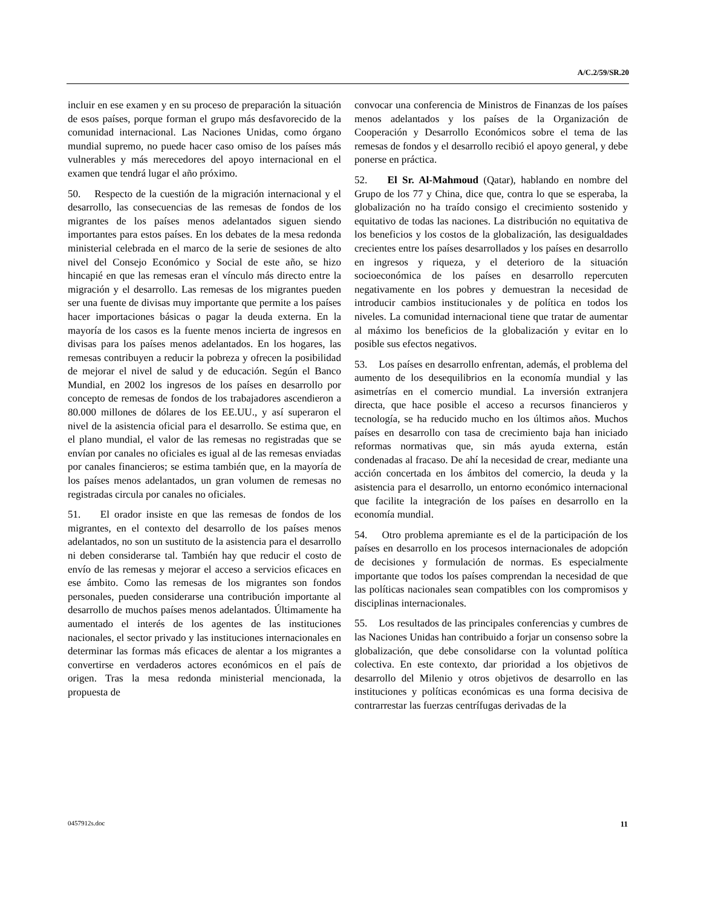A/C.2/59/SR.20
incluir en ese examen y en su proceso de preparación la situación de esos países, porque forman el grupo más desfavorecido de la comunidad internacional. Las Naciones Unidas, como órgano mundial supremo, no puede hacer caso omiso de los países más vulnerables y más merecedores del apoyo internacional en el examen que tendrá lugar el año próximo.
50. Respecto de la cuestión de la migración internacional y el desarrollo, las consecuencias de las remesas de fondos de los migrantes de los países menos adelantados siguen siendo importantes para estos países. En los debates de la mesa redonda ministerial celebrada en el marco de la serie de sesiones de alto nivel del Consejo Económico y Social de este año, se hizo hincapié en que las remesas eran el vínculo más directo entre la migración y el desarrollo. Las remesas de los migrantes pueden ser una fuente de divisas muy importante que permite a los países hacer importaciones básicas o pagar la deuda externa. En la mayoría de los casos es la fuente menos incierta de ingresos en divisas para los países menos adelantados. En los hogares, las remesas contribuyen a reducir la pobreza y ofrecen la posibilidad de mejorar el nivel de salud y de educación. Según el Banco Mundial, en 2002 los ingresos de los países en desarrollo por concepto de remesas de fondos de los trabajadores ascendieron a 80.000 millones de dólares de los EE.UU., y así superaron el nivel de la asistencia oficial para el desarrollo. Se estima que, en el plano mundial, el valor de las remesas no registradas que se envían por canales no oficiales es igual al de las remesas enviadas por canales financieros; se estima también que, en la mayoría de los países menos adelantados, un gran volumen de remesas no registradas circula por canales no oficiales.
51. El orador insiste en que las remesas de fondos de los migrantes, en el contexto del desarrollo de los países menos adelantados, no son un sustituto de la asistencia para el desarrollo ni deben considerarse tal. También hay que reducir el costo de envío de las remesas y mejorar el acceso a servicios eficaces en ese ámbito. Como las remesas de los migrantes son fondos personales, pueden considerarse una contribución importante al desarrollo de muchos países menos adelantados. Últimamente ha aumentado el interés de los agentes de las instituciones nacionales, el sector privado y las instituciones internacionales en determinar las formas más eficaces de alentar a los migrantes a convertirse en verdaderos actores económicos en el país de origen. Tras la mesa redonda ministerial mencionada, la propuesta de
convocar una conferencia de Ministros de Finanzas de los países menos adelantados y los países de la Organización de Cooperación y Desarrollo Económicos sobre el tema de las remesas de fondos y el desarrollo recibió el apoyo general, y debe ponerse en práctica.
52. El Sr. Al-Mahmoud (Qatar), hablando en nombre del Grupo de los 77 y China, dice que, contra lo que se esperaba, la globalización no ha traído consigo el crecimiento sostenido y equitativo de todas las naciones. La distribución no equitativa de los beneficios y los costos de la globalización, las desigualdades crecientes entre los países desarrollados y los países en desarrollo en ingresos y riqueza, y el deterioro de la situación socioeconómica de los países en desarrollo repercuten negativamente en los pobres y demuestran la necesidad de introducir cambios institucionales y de política en todos los niveles. La comunidad internacional tiene que tratar de aumentar al máximo los beneficios de la globalización y evitar en lo posible sus efectos negativos.
53. Los países en desarrollo enfrentan, además, el problema del aumento de los desequilibrios en la economía mundial y las asimetrías en el comercio mundial. La inversión extranjera directa, que hace posible el acceso a recursos financieros y tecnología, se ha reducido mucho en los últimos años. Muchos países en desarrollo con tasa de crecimiento baja han iniciado reformas normativas que, sin más ayuda externa, están condenadas al fracaso. De ahí la necesidad de crear, mediante una acción concertada en los ámbitos del comercio, la deuda y la asistencia para el desarrollo, un entorno económico internacional que facilite la integración de los países en desarrollo en la economía mundial.
54. Otro problema apremiante es el de la participación de los países en desarrollo en los procesos internacionales de adopción de decisiones y formulación de normas. Es especialmente importante que todos los países comprendan la necesidad de que las políticas nacionales sean compatibles con los compromisos y disciplinas internacionales.
55. Los resultados de las principales conferencias y cumbres de las Naciones Unidas han contribuido a forjar un consenso sobre la globalización, que debe consolidarse con la voluntad política colectiva. En este contexto, dar prioridad a los objetivos de desarrollo del Milenio y otros objetivos de desarrollo en las instituciones y políticas económicas es una forma decisiva de contrarrestar las fuerzas centrífugas derivadas de la
0457912s.doc 11